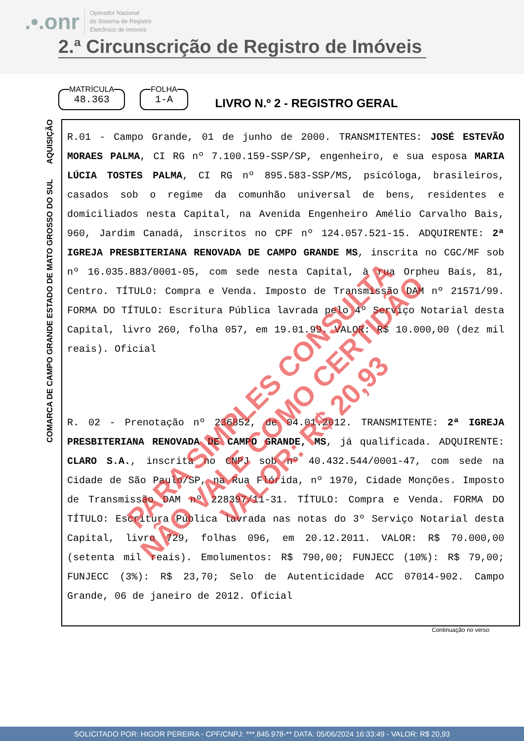.•.onr Operador Nacional
do Sistema de Registro
Eletrônico de Imóveis
2.ª Circunscrição de Registro de Imóveis
MATRÍCULA
48.363
FOLHA
1-A
LIVRO N.º 2 - REGISTRO GERAL
COMARCA DE CAMPO GRANDE ESTADO DE MATO GROSSO DO SUL AQUISIÇÃO
R.01 - Campo Grande, 01 de junho de 2000. TRANSMITENTES: JOSÉ ESTEVÃO MORAES PALMA, CI RG nº 7.100.159-SSP/SP, engenheiro, e sua esposa MARIA LÚCIA TOSTES PALMA, CI RG nº 895.583-SSP/MS, psicóloga, brasileiros, casados sob o regime da comunhão universal de bens, residentes e domiciliados nesta Capital, na Avenida Engenheiro Amélio Carvalho Bais, 960, Jardim Canadá, inscritos no CPF nº 124.057.521-15. ADQUIRENTE: 2ª IGREJA PRESBITERIANA RENOVADA DE CAMPO GRANDE MS, inscrita no CGC/MF sob nº 16.035.883/0001-05, com sede nesta Capital, à rua Orpheu Baís, 81, Centro. TÍTULO: Compra e Venda. Imposto de Transmissão DAM nº 21571/99. FORMA DO TÍTULO: Escritura Pública lavrada pelo 4º Serviço Notarial desta Capital, livro 260, folha 057, em 19.01.99. VALOR: R$ 10.000,00 (dez mil reais). Oficial
R. 02 - Prenotação nº 236852, de 04.01.2012. TRANSMITENTE: 2ª IGREJA PRESBITERIANA RENOVADA DE CAMPO GRANDE, MS, já qualificada. ADQUIRENTE: CLARO S.A., inscrita no CNPJ sob nº 40.432.544/0001-47, com sede na Cidade de São Paulo/SP, na Rua Flórida, nº 1970, Cidade Monções. Imposto de Transmissão DAM nº 228397/11-31. TÍTULO: Compra e Venda. FORMA DO TÍTULO: Escritura Pública lavrada nas notas do 3º Serviço Notarial desta Capital, livro 729, folhas 096, em 20.12.2011. VALOR: R$ 70.000,00 (setenta mil reais). Emolumentos: R$ 790,00; FUNJECC (10%): R$ 79,00; FUNJECC (3%): R$ 23,70; Selo de Autenticidade ACC 07014-902. Campo Grande, 06 de janeiro de 2012. Oficial
Continuação no verso
PARA SIMPLES CONSULTA
NÃO VALE COMO CERTIDÃO
VALOR: R$ 20,93
SOLICITADO POR: HIGOR PEREIRA - CPF/CNPJ: ***.845.978-** DATA: 05/06/2024 16:33:49 - VALOR: R$ 20,93